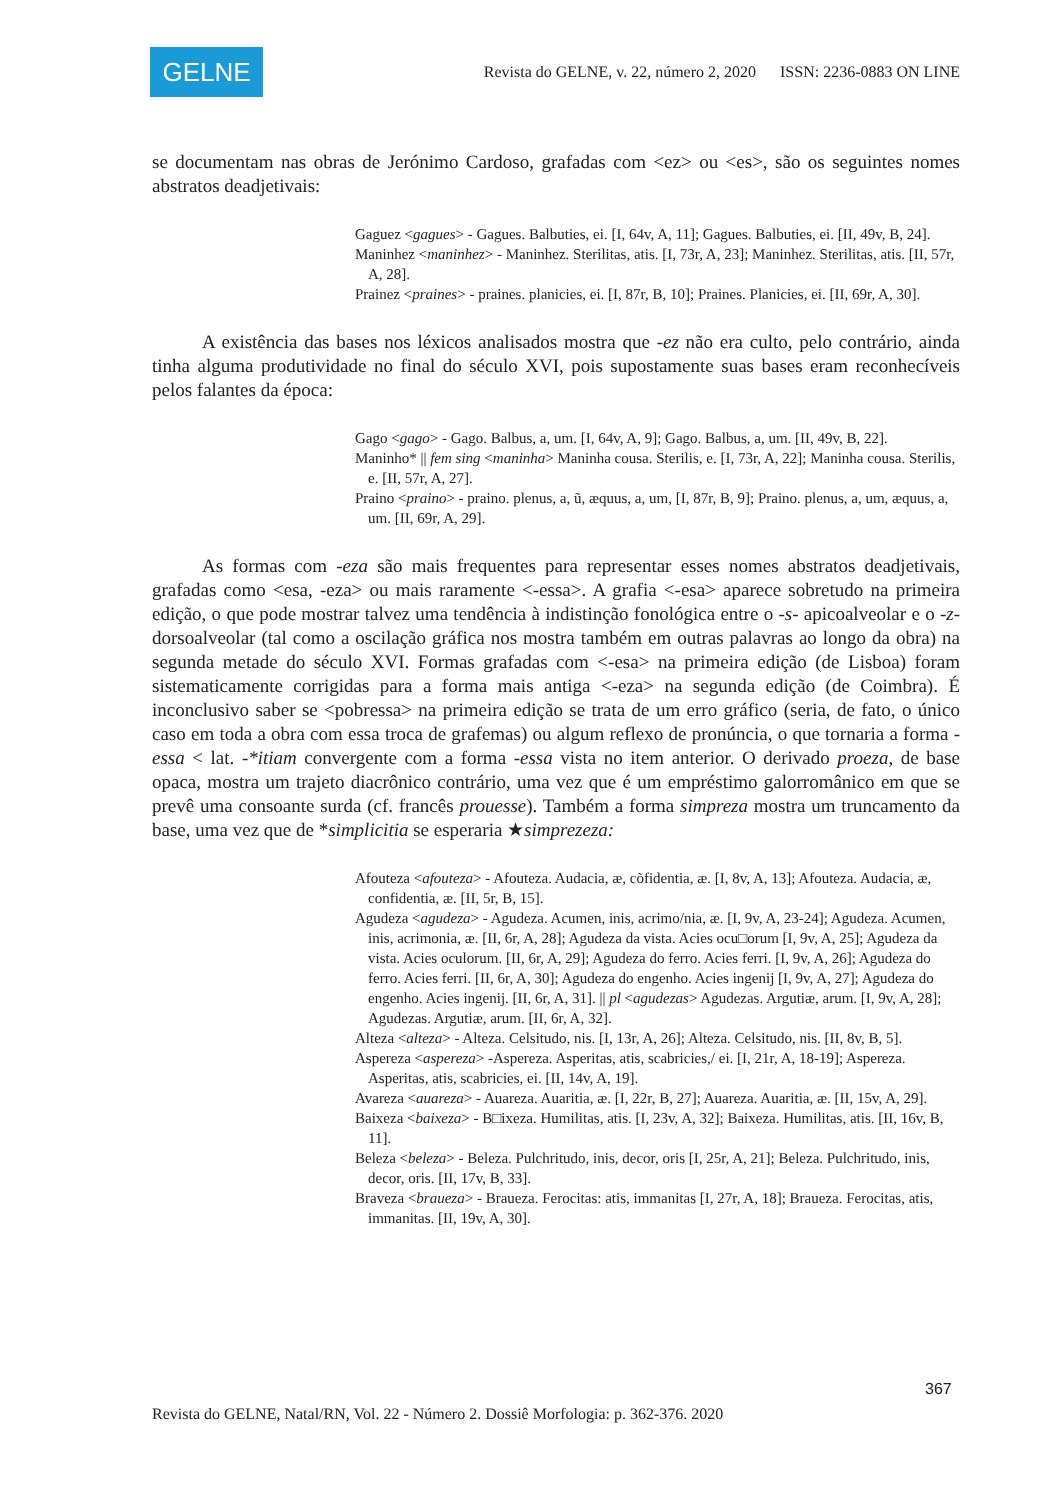GELNE
Revista do GELNE, v. 22, número 2, 2020 ISSN: 2236-0883 ON LINE
se documentam nas obras de Jerónimo Cardoso, grafadas com <ez> ou <es>, são os seguintes nomes abstratos deadjetivais:
Gaguez <gagues> - Gagues. Balbuties, ei. [I, 64v, A, 11]; Gagues. Balbuties, ei. [II, 49v, B, 24].
Maninhez <maninhez> - Maninhez. Sterilitas, atis. [I, 73r, A, 23]; Maninhez. Sterilitas, atis. [II, 57r, A, 28].
Prainez <praines> - praines. planicies, ei. [I, 87r, B, 10]; Praines. Planicies, ei. [II, 69r, A, 30].
A existência das bases nos léxicos analisados mostra que -ez não era culto, pelo contrário, ainda tinha alguma produtividade no final do século XVI, pois supostamente suas bases eram reconhecíveis pelos falantes da época:
Gago <gago> - Gago. Balbus, a, um. [I, 64v, A, 9]; Gago. Balbus, a, um. [II, 49v, B, 22].
Maninho* || fem sing <maninha> Maninha cousa. Sterilis, e. [I, 73r, A, 22]; Maninha cousa. Sterilis, e. [II, 57r, A, 27].
Praino <praino> - praino. plenus, a, ũ, æquus, a, um, [I, 87r, B, 9]; Praino. plenus, a, um, æquus, a, um. [II, 69r, A, 29].
As formas com -eza são mais frequentes para representar esses nomes abstratos deadjetivais, grafadas como <esa, -eza> ou mais raramente <-essa>. A grafia <-esa> aparece sobretudo na primeira edição, o que pode mostrar talvez uma tendência à indistinção fonológica entre o -s- apicoalveolar e o -z- dorsoalveolar (tal como a oscilação gráfica nos mostra também em outras palavras ao longo da obra) na segunda metade do século XVI. Formas grafadas com <-esa> na primeira edição (de Lisboa) foram sistematicamente corrigidas para a forma mais antiga <-eza> na segunda edição (de Coimbra). É inconclusivo saber se <pobressa> na primeira edição se trata de um erro gráfico (seria, de fato, o único caso em toda a obra com essa troca de grafemas) ou algum reflexo de pronúncia, o que tornaria a forma -essa < lat. -*itiam convergente com a forma -essa vista no item anterior. O derivado proeza, de base opaca, mostra um trajeto diacrônico contrário, uma vez que é um empréstimo galorromânico em que se prevê uma consoante surda (cf. francês prouesse). Também a forma simpreza mostra um truncamento da base, uma vez que de *simplicitia se esperaria ★simprezeza:
Afouteza <afouteza> - Afouteza. Audacia, æ, cõfidentia, æ. [I, 8v, A, 13]; Afouteza. Audacia, æ, confidentia, æ. [II, 5r, B, 15].
Agudeza <agudeza> - Agudeza. Acumen, inis, acrimo/nia, æ. [I, 9v, A, 23-24]; Agudeza. Acumen, inis, acrimonia, æ. [II, 6r, A, 28]; Agudeza da vista. Acies ocu□orum [I, 9v, A, 25]; Agudeza da vista. Acies oculorum. [II, 6r, A, 29]; Agudeza do ferro. Acies ferri. [I, 9v, A, 26]; Agudeza do ferro. Acies ferri. [II, 6r, A, 30]; Agudeza do engenho. Acies ingenij [I, 9v, A, 27]; Agudeza do engenho. Acies ingenij. [II, 6r, A, 31]. || pl <agudezas> Agudezas. Argutiæ, arum. [I, 9v, A, 28]; Agudezas. Argutiæ, arum. [II, 6r, A, 32].
Alteza <alteza> - Alteza. Celsitudo, nis. [I, 13r, A, 26]; Alteza. Celsitudo, nis. [II, 8v, B, 5].
Aspereza <aspereza> -Aspereza. Asperitas, atis, scabricies,/ ei. [I, 21r, A, 18-19]; Aspereza. Asperitas, atis, scabricies, ei. [II, 14v, A, 19].
Avareza <auareza> - Auareza. Auaritia, æ. [I, 22r, B, 27]; Auareza. Auaritia, æ. [II, 15v, A, 29].
Baixeza <baixeza> - B□ixeza. Humilitas, atis. [I, 23v, A, 32]; Baixeza. Humilitas, atis. [II, 16v, B, 11].
Beleza <beleza> - Beleza. Pulchritudo, inis, decor, oris [I, 25r, A, 21]; Beleza. Pulchritudo, inis, decor, oris. [II, 17v, B, 33].
Braveza <braueza> - Braueza. Ferocitas: atis, immanitas [I, 27r, A, 18]; Braueza. Ferocitas, atis, immanitas. [II, 19v, A, 30].
367
Revista do GELNE, Natal/RN, Vol. 22 - Número 2. Dossiê Morfologia: p. 362-376. 2020